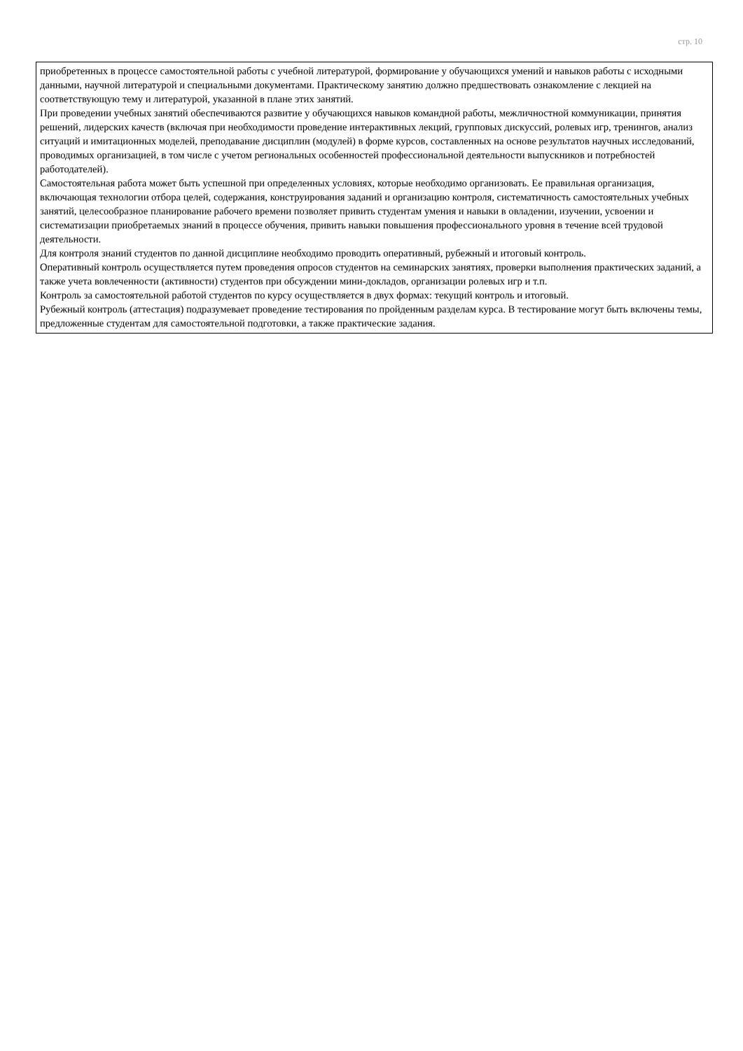стр. 10
| приобретенных в процессе самостоятельной работы с учебной литературой, формирование у обучающихся умений и навыков работы с исходными данными, научной литературой и специальными документами. Практическому занятию должно предшествовать ознакомление с лекцией на соответствующую тему и литературой, указанной в плане этих занятий. При проведении учебных занятий обеспечиваются развитие у обучающихся навыков командной работы, межличностной коммуникации, принятия решений, лидерских качеств (включая при необходимости проведение интерактивных лекций, групповых дискуссий, ролевых игр, тренингов, анализ ситуаций и имитационных моделей, преподавание дисциплин (модулей) в форме курсов, составленных на основе результатов научных исследований, проводимых организацией, в том числе с учетом региональных особенностей профессиональной деятельности выпускников и потребностей работодателей). Самостоятельная работа может быть успешной при определенных условиях, которые необходимо организовать. Ее правильная организация, включающая технологии отбора целей, содержания, конструирования заданий и организацию контроля, систематичность самостоятельных учебных занятий, целесообразное планирование рабочего времени позволяет привить студентам умения и навыки в овладении, изучении, усвоении и систематизации приобретаемых знаний в процессе обучения, привить навыки повышения профессионального уровня в течение всей трудовой деятельности. Для контроля знаний студентов по данной дисциплине необходимо проводить оперативный, рубежный и итоговый контроль. Оперативный контроль осуществляется путем проведения опросов студентов на семинарских занятиях, проверки выполнения практических заданий, а также учета вовлеченности (активности) студентов при обсуждении мини-докладов, организации ролевых игр и т.п. Контроль за самостоятельной работой студентов по курсу осуществляется в двух формах: текущий контроль и итоговый. Рубежный контроль (аттестация) подразумевает проведение тестирования по пройденным разделам курса. В тестирование могут быть включены темы, предложенные студентам для самостоятельной подготовки, а также практические задания. |